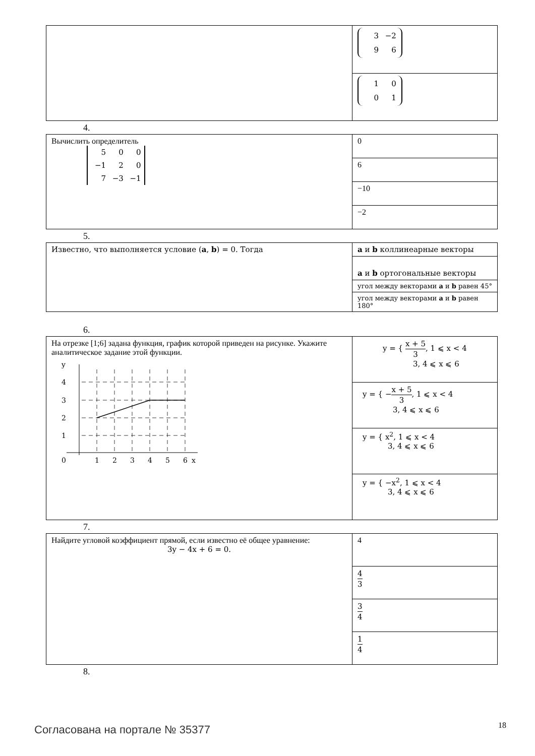| | 3 −2 9 6 |
| | 1 0 0 1 |
4.
| Вычислить определитель 5 0 0 −1 2 0 7 −3 −1 | 0 |
| | 6 |
| | −10 |
| | −2 |
5.
| Известно, что выполняется условие ( a , b ) = 0. Тогда | a и b коллинеарные векторы |
| | a и b ортогональные векторы |
| | угол между векторами a и b равен 45° |
| | угол между векторами a и b равен 180° |
6.
| На отрезке [1;6] задана функция, график которой приведен на рисунке. Укажите аналитическое задание этой функции. y 4 3 2 1 0 1 2 3 4 5 6 x | y = { x + 5 3 , 1 ⩽ x < 4 3, 4 ⩽ x ⩽ 6 |
| | y = { − x + 5 3 , 1 ⩽ x < 4 3, 4 ⩽ x ⩽ 6 |
| | y = { x<sup>2</sup>, 1 ⩽ x < 4 3, 4 ⩽ x ⩽ 6 |
| | y = { −x<sup>2</sup>, 1 ⩽ x < 4 3, 4 ⩽ x ⩽ 6 |
7.
| Найдите угловой коэффициент прямой, если известно её общее уравнение: 3y − 4x + 6 = 0. | 4 |
| | 4 3 |
| | 3 4 |
| | 1 4 |
8.
Согласована на портале № 35377 18